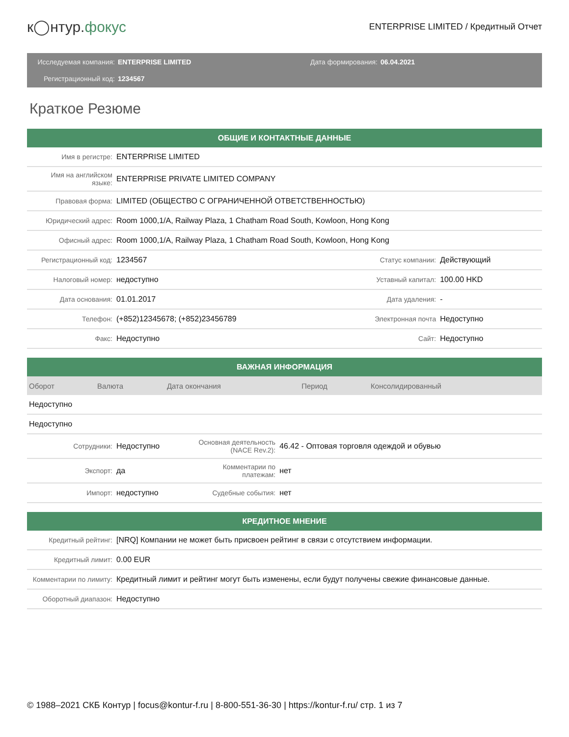к◯нтур.фокус
ENTERPRISE LIMITED / Кредитный Отчет
Исследуемая компания:
ENTERPRISE LIMITED
Дата формирования:
06.04.2021
Регистрационный код:
1234567
Краткое Резюме
| ОБЩИЕ И КОНТАКТНЫЕ ДАННЫЕ | | | |
| --- | --- | --- | --- |
| Имя в регистре: | ENTERPRISE LIMITED | | |
| Имя на английском языке: | ENTERPRISE PRIVATE LIMITED COMPANY | | |
| Правовая форма: | LIMITED (ОБЩЕСТВО С ОГРАНИЧЕННОЙ ОТВЕТСТВЕННОСТЬЮ) | | |
| Юридический адрес: | Room 1000,1/A, Railway Plaza, 1 Chatham Road South, Kowloon, Hong Kong | | |
| Офисный адрес: | Room 1000,1/A, Railway Plaza, 1 Chatham Road South, Kowloon, Hong Kong | | |
| Регистрационный код: | 1234567 | Статус компании: | Действующий |
| Налоговый номер: | недоступно | Уставный капитал: | 100.00 HKD |
| Дата основания: | 01.01.2017 | Дата удаления: | - |
| Телефон: | (+852)12345678; (+852)23456789 | Электронная почта | Недоступно |
| Факс: | Недоступно | Сайт: | Недоступно |
| ВАЖНАЯ ИНФОРМАЦИЯ | | | | |
| --- | --- | --- | --- | --- |
| Оборот | Валюта | Дата окончания | Период | Консолидированный |
| Недоступно | | | | |
| Недоступно | | | | |
| Сотрудники: | Недоступно | Основная деятельность (NACE Rev.2): | 46.42 - Оптовая торговля одеждой и обувью |
| Экспорт: | да | Комментарии по платежам: | нет |
| Импорт: | недоступно | Судебные события: | нет |
| КРЕДИТНОЕ МНЕНИЕ | |
| --- | --- |
| Кредитный рейтинг: | [NRQ] Компании не может быть присвоен рейтинг в связи с отсутствием информации. |
| Кредитный лимит: | 0.00 EUR |
| Комментарии по лимиту: | Кредитный лимит и рейтинг могут быть изменены, если будут получены свежие финансовые данные. |
| Оборотный диапазон: | Недоступно |
© 1988–2021 СКБ Контур | focus@kontur-f.ru | 8-800-551-36-30 | https://kontur-f.ru/ стр. 1 из 7